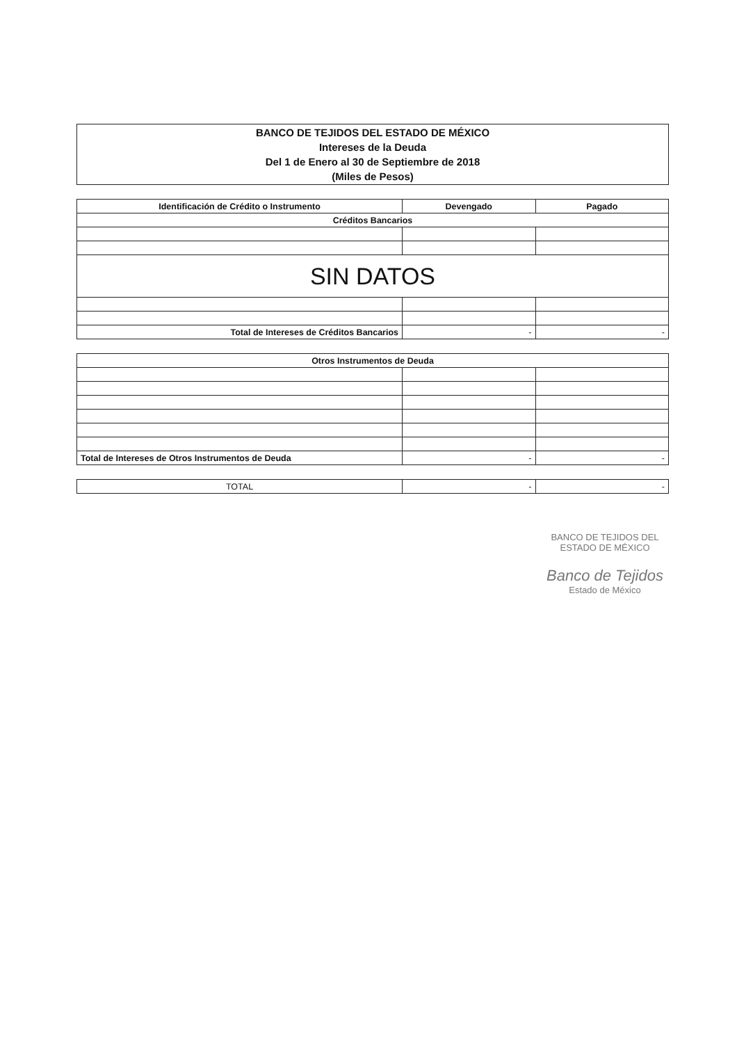BANCO DE TEJIDOS DEL ESTADO DE MÉXICO
Intereses de la Deuda
Del 1 de Enero al 30 de Septiembre de 2018
(Miles de Pesos)
| Identificación de Crédito o Instrumento | Devengado | Pagado |
| --- | --- | --- |
| Créditos Bancarios | | |
| SIN DATOS | | |
| Total de Intereses de Créditos Bancarios | - | - |
| Otros Instrumentos de Deuda | | |
| Total de Intereses de Otros Instrumentos de Deuda | - | - |
| TOTAL | - | - |
BANCO DE TEJIDOS DEL ESTADO DE MÉXICO
Banco de Tejidos
Estado de México